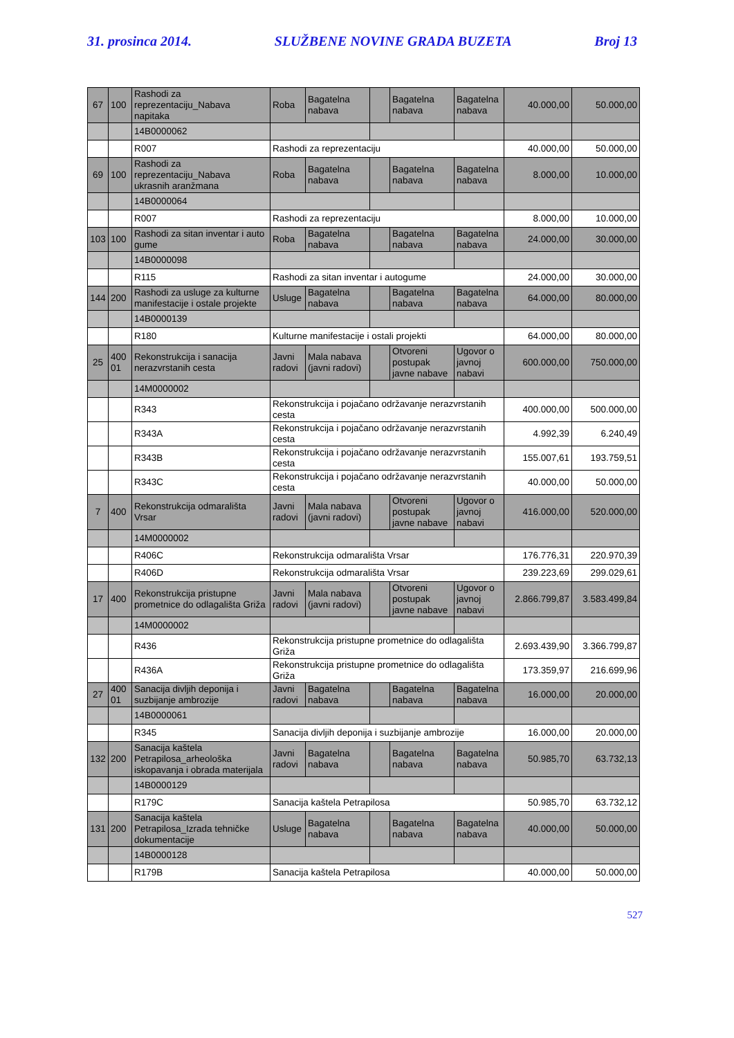31. prosinca 2014. SLUŽBENE NOVINE GRADA BUZETA Broj 13
| 67 | 100 | Rashodi za reprezentaciju_Nabava napitaka | Roba | Bagatelna nabava | | Bagatelna nabava | Bagatelna nabava | 40.000,00 | 50.000,00 |
| | | 14B0000062 | | | | | | | |
| | | R007 | Rashodi za reprezentaciju | | | | | 40.000,00 | 50.000,00 |
| 69 | 100 | Rashodi za reprezentaciju_Nabava ukrasnih aranžmana | Roba | Bagatelna nabava | | Bagatelna nabava | Bagatelna nabava | 8.000,00 | 10.000,00 |
| | | 14B0000064 | | | | | | | |
| | | R007 | Rashodi za reprezentaciju | | | | | 8.000,00 | 10.000,00 |
| 103 | 100 | Rashodi za sitan inventar i auto gume | Roba | Bagatelna nabava | | Bagatelna nabava | Bagatelna nabava | 24.000,00 | 30.000,00 |
| | | 14B0000098 | | | | | | | |
| | | R115 | Rashodi za sitan inventar i autogume | | | | | 24.000,00 | 30.000,00 |
| 144 | 200 | Rashodi za usluge za kulturne manifestacije i ostale projekte | Usluge | Bagatelna nabava | | Bagatelna nabava | Bagatelna nabava | 64.000,00 | 80.000,00 |
| | | 14B0000139 | | | | | | | |
| | | R180 | Kulturne manifestacije i ostali projekti | | | | | 64.000,00 | 80.000,00 |
| 25 | 400 01 | Rekonstrukcija i sanacija nerazvrstanih cesta | Javni radovi | Mala nabava (javni radovi) | | Otvoreni postupak javne nabave | Ugovor o javnoj nabavi | 600.000,00 | 750.000,00 |
| | | 14M0000002 | | | | | | | |
| | | R343 | Rekonstrukcija i pojačano održavanje nerazvrstanih cesta | | | | | 400.000,00 | 500.000,00 |
| | | R343A | Rekonstrukcija i pojačano održavanje nerazvrstanih cesta | | | | | 4.992,39 | 6.240,49 |
| | | R343B | Rekonstrukcija i pojačano održavanje nerazvrstanih cesta | | | | | 155.007,61 | 193.759,51 |
| | | R343C | Rekonstrukcija i pojačano održavanje nerazvrstanih cesta | | | | | 40.000,00 | 50.000,00 |
| 7 | 400 | Rekonstrukcija odmarališta Vrsar | Javni radovi | Mala nabava (javni radovi) | | Otvoreni postupak javne nabave | Ugovor o javnoj nabavi | 416.000,00 | 520.000,00 |
| | | 14M0000002 | | | | | | | |
| | | R406C | Rekonstrukcija odmarališta Vrsar | | | | | 176.776,31 | 220.970,39 |
| | | R406D | Rekonstrukcija odmarališta Vrsar | | | | | 239.223,69 | 299.029,61 |
| 17 | 400 | Rekonstrukcija pristupne prometnice do odlagališta Griža | Javni radovi | Mala nabava (javni radovi) | | Otvoreni postupak javne nabave | Ugovor o javnoj nabavi | 2.866.799,87 | 3.583.499,84 |
| | | 14M0000002 | | | | | | | |
| | | R436 | Rekonstrukcija pristupne prometnice do odlagališta Griža | | | | | 2.693.439,90 | 3.366.799,87 |
| | | R436A | Rekonstrukcija pristupne prometnice do odlagališta Griža | | | | | 173.359,97 | 216.699,96 |
| 27 | 400 01 | Sanacija divljih deponija i suzbijanje ambrozije | Javni radovi | Bagatelna nabava | | Bagatelna nabava | Bagatelna nabava | 16.000,00 | 20.000,00 |
| | | 14B0000061 | | | | | | | |
| | | R345 | Sanacija divljih deponija i suzbijanje ambrozije | | | | | 16.000,00 | 20.000,00 |
| 132 | 200 | Sanacija kaštela Petrapilosa_arheološka iskopavanja i obrada materijala | Javni radovi | Bagatelna nabava | | Bagatelna nabava | Bagatelna nabava | 50.985,70 | 63.732,13 |
| | | 14B0000129 | | | | | | | |
| | | R179C | Sanacija kaštela Petrapilosa | | | | | 50.985,70 | 63.732,12 |
| 131 | 200 | Sanacija kaštela Petrapilosa_Izrada tehničke dokumentacije | Usluge | Bagatelna nabava | | Bagatelna nabava | Bagatelna nabava | 40.000,00 | 50.000,00 |
| | | 14B0000128 | | | | | | | |
| | | R179B | Sanacija kaštela Petrapilosa | | | | | 40.000,00 | 50.000,00 |
527